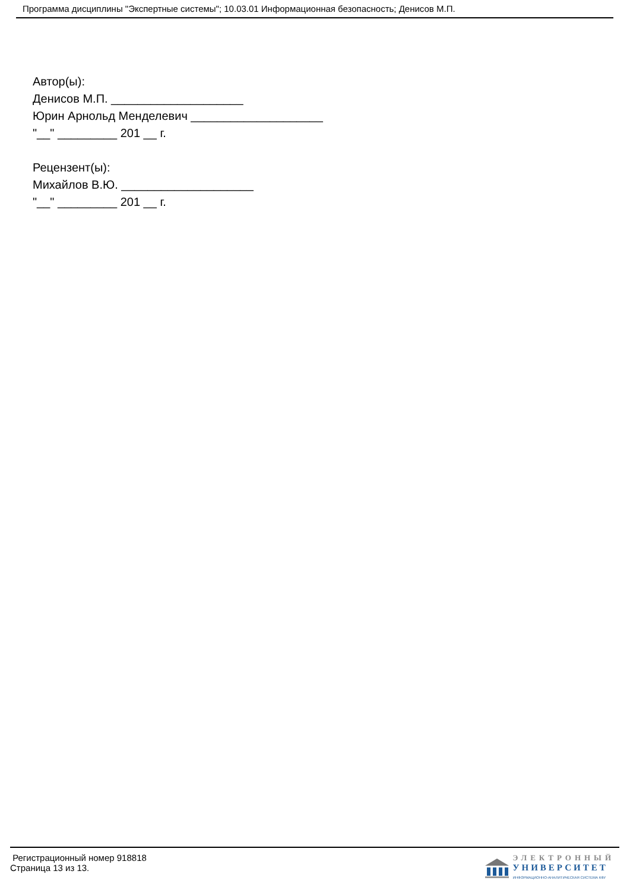Программа дисциплины "Экспертные системы"; 10.03.01 Информационная безопасность; Денисов М.П.
Автор(ы):
Денисов М.П. ____________________
Юрин Арнольд Менделевич ____________________
"__" _________ 201 __ г.
Рецензент(ы):
Михайлов В.Ю. ____________________
"__" _________ 201 __ г.
Регистрационный номер 918818
Страница 13 из 13.
ЭЛЕКТРОННЫЙ
УНИВЕРСИТЕТ
ИНФОРМАЦИОННО-АНАЛИТИЧЕСКАЯ СИСТЕМА КФУ